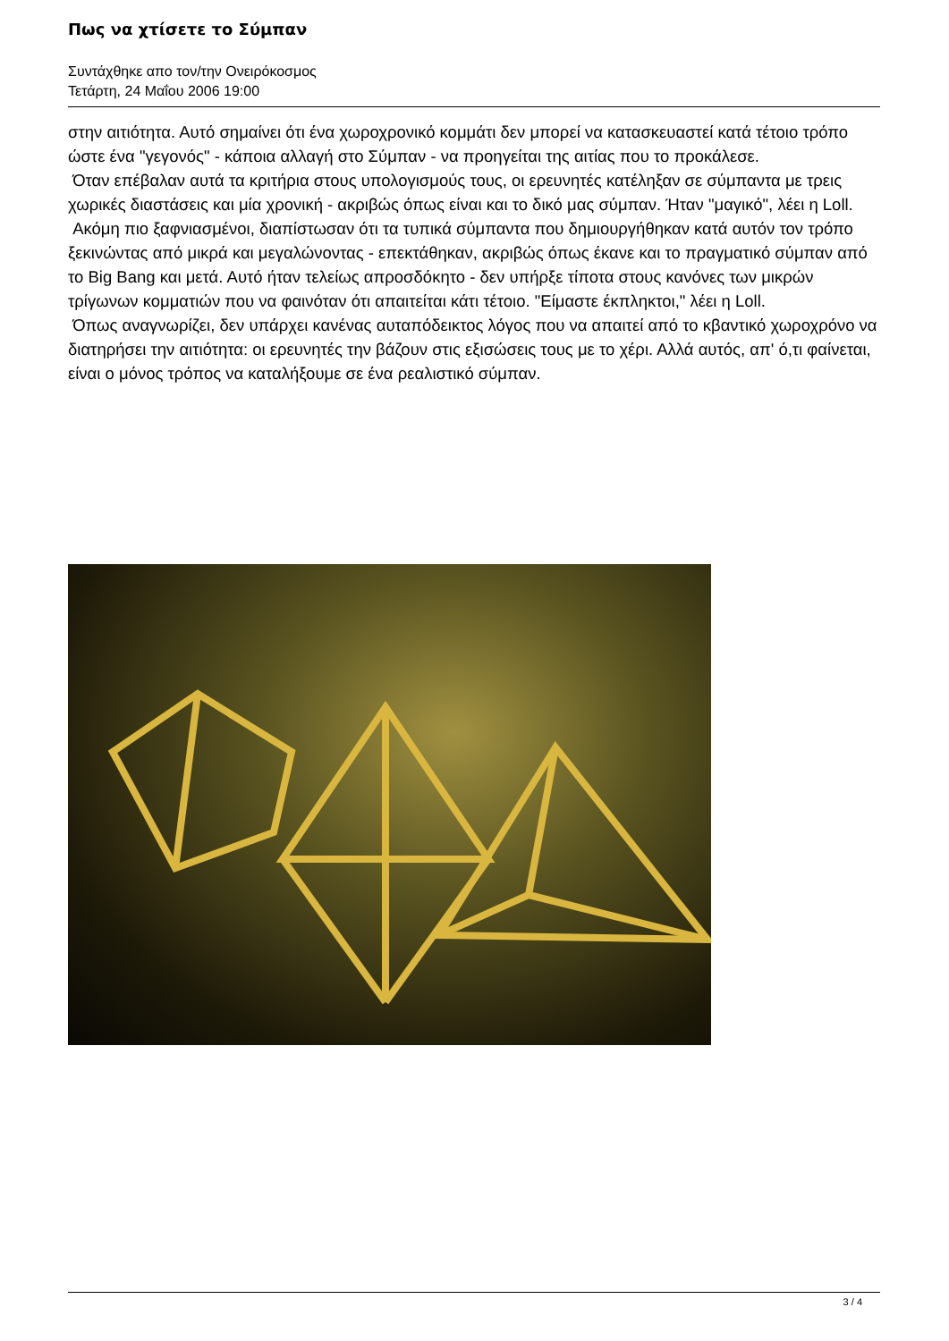Πως να χτίσετε το Σύμπαν
Συντάχθηκε απο τον/την Ονειρόκοσμος
Τετάρτη, 24 Μαΐου 2006 19:00
στην αιτιότητα. Αυτό σημαίνει ότι ένα χωροχρονικό κομμάτι δεν μπορεί να κατασκευαστεί κατά τέτοιο τρόπο ώστε ένα "γεγονός" - κάποια αλλαγή στο Σύμπαν - να προηγείται της αιτίας που το προκάλεσε.
Όταν επέβαλαν αυτά τα κριτήρια στους υπολογισμούς τους, οι ερευνητές κατέληξαν σε σύμπαντα με τρεις χωρικές διαστάσεις και μία χρονική - ακριβώς όπως είναι και το δικό μας σύμπαν. Ήταν "μαγικό", λέει η Loll.
Ακόμη πιο ξαφνιασμένοι, διαπίστωσαν ότι τα τυπικά σύμπαντα που δημιουργήθηκαν κατά αυτόν τον τρόπο ξεκινώντας από μικρά και μεγαλώνοντας - επεκτάθηκαν, ακριβώς όπως έκανε και το πραγματικό σύμπαν από το Big Bang και μετά. Αυτό ήταν τελείως απροσδόκητο - δεν υπήρξε τίποτα στους κανόνες των μικρών τρίγωνων κομματιών που να φαινόταν ότι απαιτείται κάτι τέτοιο. "Είμαστε έκπληκτοι," λέει η Loll.
Όπως αναγνωρίζει, δεν υπάρχει κανένας αυταπόδεικτος λόγος που να απαιτεί από το κβαντικό χωροχρόνο να διατηρήσει την αιτιότητα: οι ερευνητές την βάζουν στις εξισώσεις τους με το χέρι. Αλλά αυτός, απ' ό,τι φαίνεται, είναι ο μόνος τρόπος να καταλήξουμε σε ένα ρεαλιστικό σύμπαν.
3 / 4